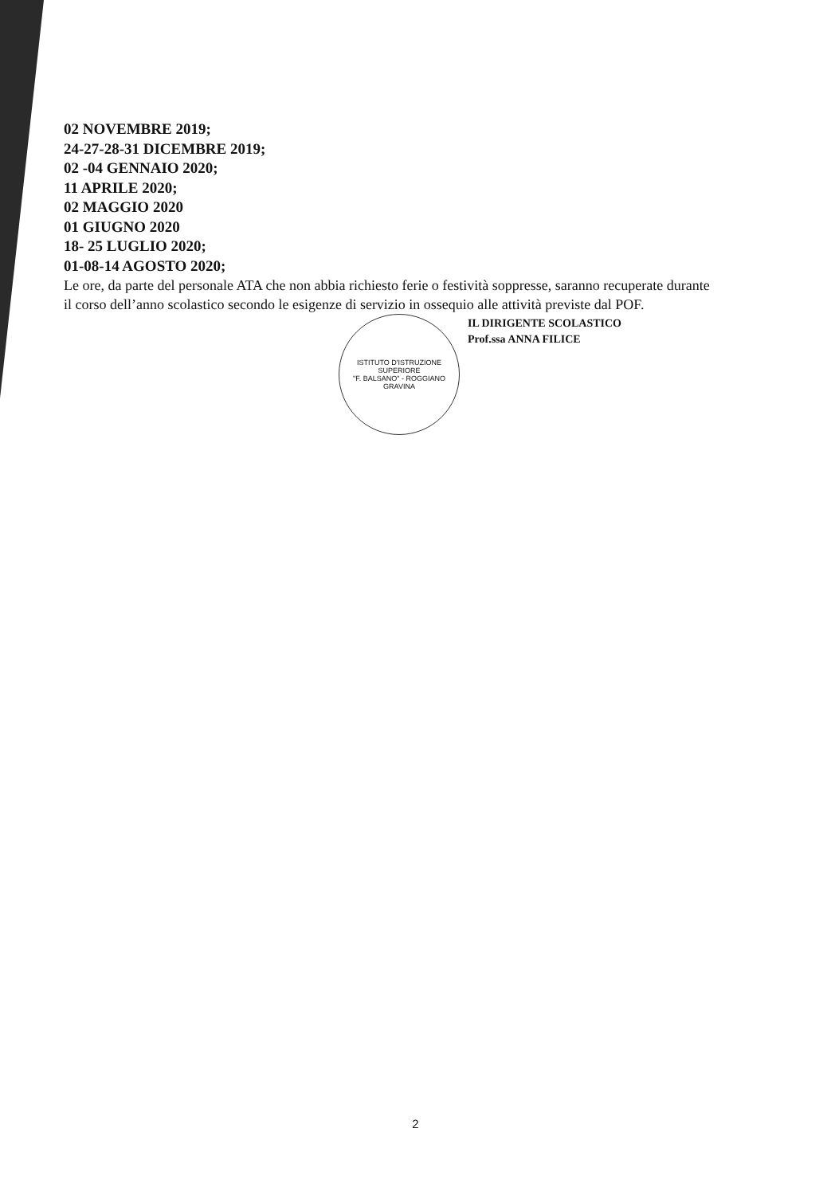02 NOVEMBRE 2019;
24-27-28-31 DICEMBRE 2019;
02 -04 GENNAIO 2020;
11 APRILE 2020;
02 MAGGIO 2020
01 GIUGNO 2020
18- 25 LUGLIO 2020;
01-08-14 AGOSTO 2020;
Le ore, da parte del personale ATA che non abbia richiesto ferie o festività soppresse, saranno recuperate durante il corso dell’anno scolastico secondo le esigenze di servizio in ossequio alle attività previste dal POF.
ISTITUTO D'ISTRUZIONE SUPERIORE
"F. BALSANO" - ROGGIANO GRAVINA
IL DIRIGENTE SCOLASTICO
Prof.ssa ANNA FILICE
2